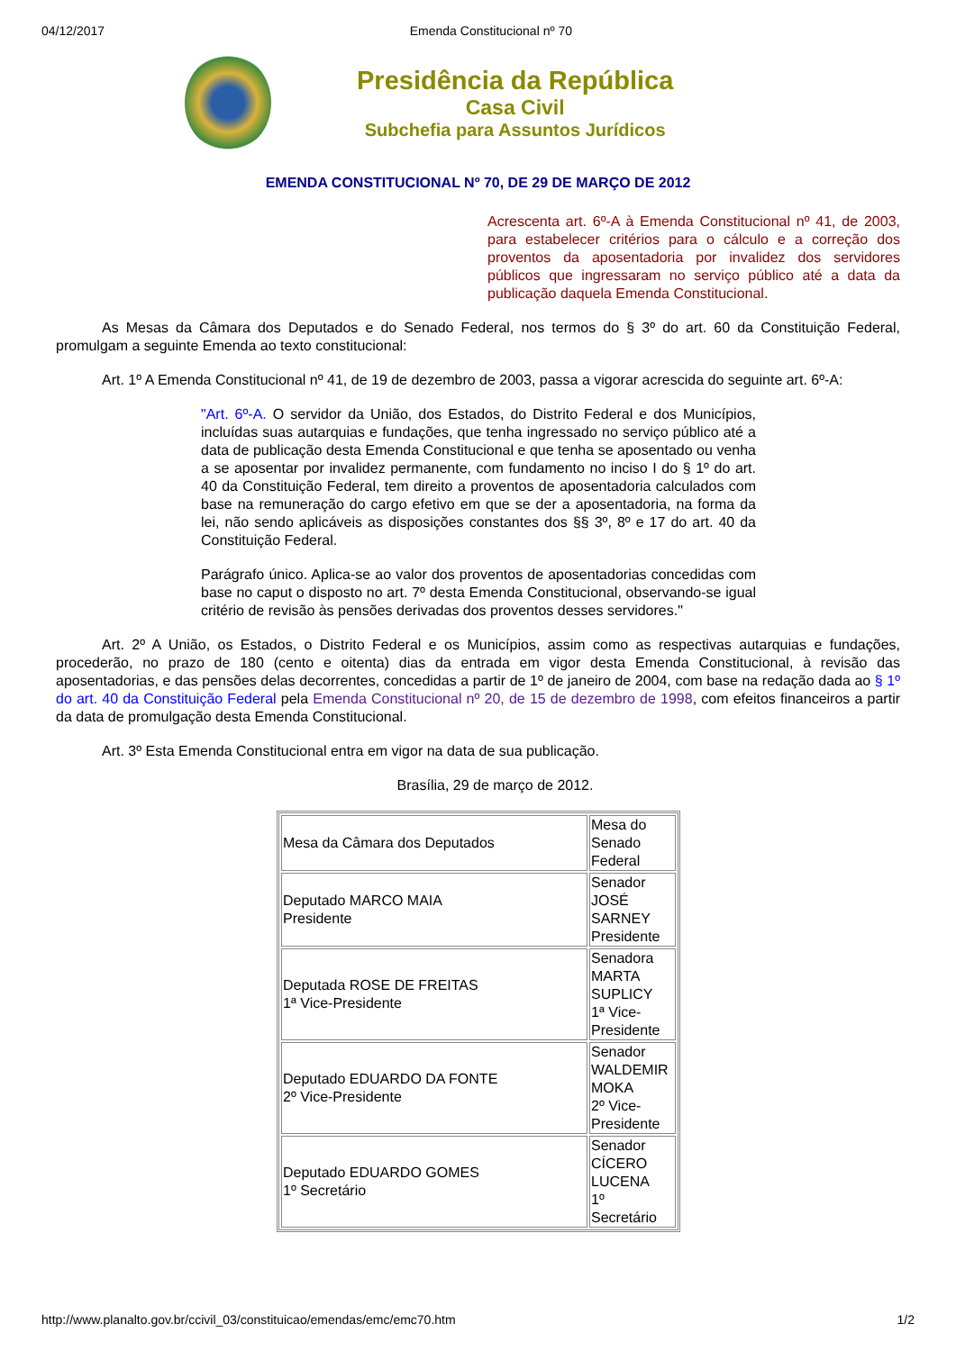04/12/2017 Emenda Constitucional nº 70
Presidência da República
Casa Civil
Subchefia para Assuntos Jurídicos
EMENDA CONSTITUCIONAL Nº 70, DE 29 DE MARÇO DE 2012
Acrescenta art. 6º-A à Emenda Constitucional nº 41, de 2003, para estabelecer critérios para o cálculo e a correção dos proventos da aposentadoria por invalidez dos servidores públicos que ingressaram no serviço público até a data da publicação daquela Emenda Constitucional.
As Mesas da Câmara dos Deputados e do Senado Federal, nos termos do § 3º do art. 60 da Constituição Federal, promulgam a seguinte Emenda ao texto constitucional:
Art. 1º A Emenda Constitucional nº 41, de 19 de dezembro de 2003, passa a vigorar acrescida do seguinte art. 6º-A:
"Art. 6º-A. O servidor da União, dos Estados, do Distrito Federal e dos Municípios, incluídas suas autarquias e fundações, que tenha ingressado no serviço público até a data de publicação desta Emenda Constitucional e que tenha se aposentado ou venha a se aposentar por invalidez permanente, com fundamento no inciso I do § 1º do art. 40 da Constituição Federal, tem direito a proventos de aposentadoria calculados com base na remuneração do cargo efetivo em que se der a aposentadoria, na forma da lei, não sendo aplicáveis as disposições constantes dos §§ 3º, 8º e 17 do art. 40 da Constituição Federal.
Parágrafo único. Aplica-se ao valor dos proventos de aposentadorias concedidas com base no caput o disposto no art. 7º desta Emenda Constitucional, observando-se igual critério de revisão às pensões derivadas dos proventos desses servidores."
Art. 2º A União, os Estados, o Distrito Federal e os Municípios, assim como as respectivas autarquias e fundações, procederão, no prazo de 180 (cento e oitenta) dias da entrada em vigor desta Emenda Constitucional, à revisão das aposentadorias, e das pensões delas decorrentes, concedidas a partir de 1º de janeiro de 2004, com base na redação dada ao § 1º do art. 40 da Constituição Federal pela Emenda Constitucional nº 20, de 15 de dezembro de 1998, com efeitos financeiros a partir da data de promulgação desta Emenda Constitucional.
Art. 3º Esta Emenda Constitucional entra em vigor na data de sua publicação.
Brasília, 29 de março de 2012.
| Mesa da Câmara dos Deputados | Mesa do Senado Federal |
| Deputado MARCO MAIA Presidente | Senador JOSÉ SARNEY Presidente |
| Deputada ROSE DE FREITAS 1ª Vice-Presidente | Senadora MARTA SUPLICY 1ª Vice-Presidente |
| Deputado EDUARDO DA FONTE 2º Vice-Presidente | Senador WALDEMIR MOKA 2º Vice-Presidente |
| Deputado EDUARDO GOMES 1º Secretário | Senador CÍCERO LUCENA 1º Secretário |
http://www.planalto.gov.br/ccivil_03/constituicao/emendas/emc/emc70.htm 1/2